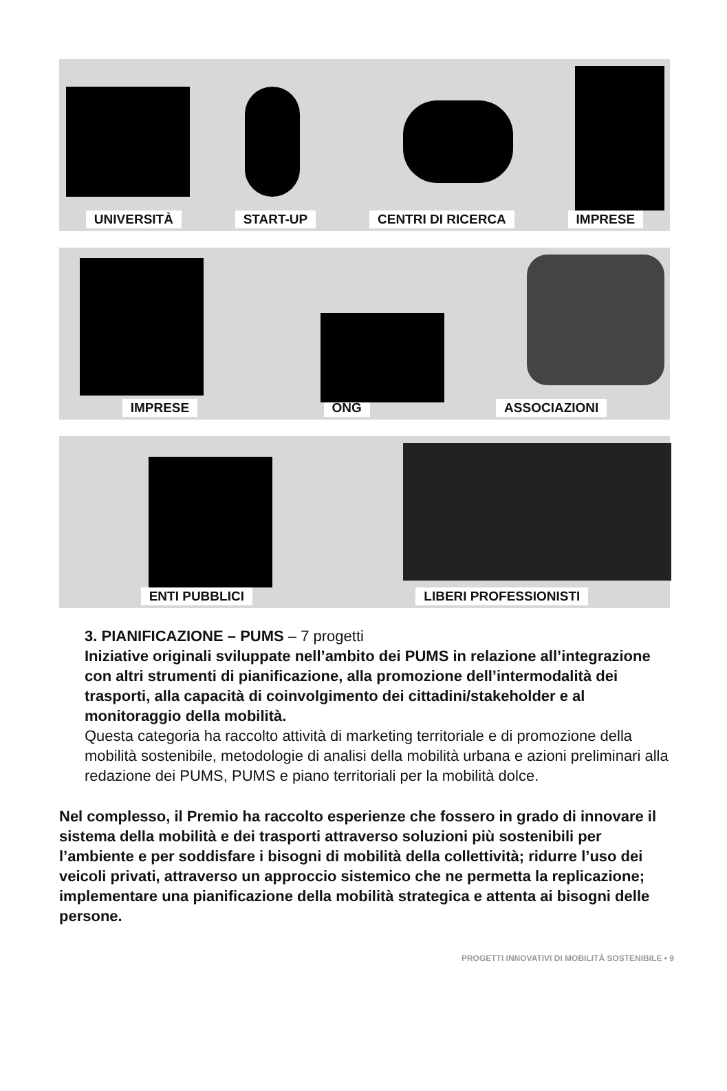UNIVERSITÀ START-UP CENTRI DI RICERCA IMPRESE
IMPRESE ONG ASSOCIAZIONI
ENTI PUBBLICI LIBERI PROFESSIONISTI
3. PIANIFICAZIONE – PUMS – 7 progetti
Iniziative originali sviluppate nell’ambito dei PUMS in relazione all’integrazione con altri strumenti di pianificazione, alla promozione dell’intermodalità dei trasporti, alla capacità di coinvolgimento dei cittadini/stakeholder e al monitoraggio della mobilità.
Questa categoria ha raccolto attività di marketing territoriale e di promozione della mobilità sostenibile, metodologie di analisi della mobilità urbana e azioni preliminari alla redazione dei PUMS, PUMS e piano territoriali per la mobilità dolce.
Nel complesso, il Premio ha raccolto esperienze che fossero in grado di innovare il sistema della mobilità e dei trasporti attraverso soluzioni più sostenibili per l’ambiente e per soddisfare i bisogni di mobilità della collettività; ridurre l’uso dei veicoli privati, attraverso un approccio sistemico che ne permetta la replicazione; implementare una pianificazione della mobilità strategica e attenta ai bisogni delle persone.
PROGETTI INNOVATIVI DI MOBILITÀ SOSTENIBILE • 9